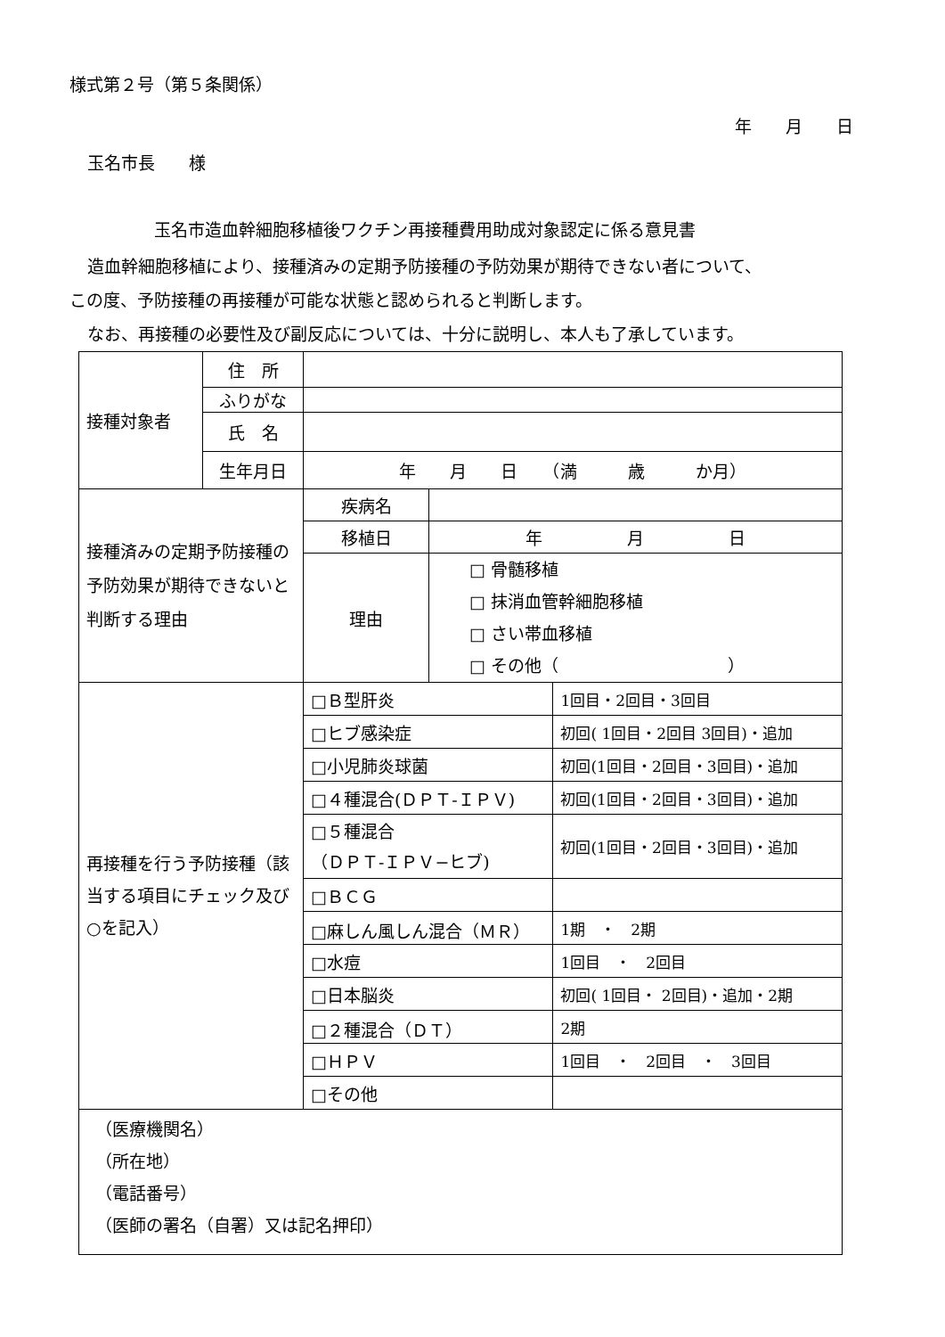様式第２号（第５条関係）
年　　月　　日
玉名市長　　様
玉名市造血幹細胞移植後ワクチン再接種費用助成対象認定に係る意見書
造血幹細胞移植により、接種済みの定期予防接種の予防効果が期待できない者について、
この度、予防接種の再接種が可能な状態と認められると判断します。
なお、再接種の必要性及び副反応については、十分に説明し、本人も了承しています。
| 接種対象者 | 住 所 | | | |
| | ふりがな | | | |
| | 氏 名 | | | |
| | 生年月日 | 年 月 日 （満 歳 か月） | | |
| 接種済みの定期予防接種の予防効果が期待できないと判断する理由 | | 疾病名 | | |
| | | 移植日 | 年 月 日 | |
| | | 理由 | □ 骨髄移植 □ 抹消血管幹細胞移植 □ さい帯血移植 □ その他（ ） | |
| 再接種を行う予防接種（該当する項目にチェック及び○を記入） | | □Ｂ型肝炎 | | 1回目・2回目・3回目 |
| | | □ヒブ感染症 | | 初回( 1回目・2回目 3回目)・追加 |
| | | □小児肺炎球菌 | | 初回(1回目・2回目・3回目)・追加 |
| | | □４種混合(ＤＰＴ‐ＩＰＶ) | | 初回(1回目・2回目・3回目)・追加 |
| | | □５種混合 （ＤＰＴ‐ＩＰＶ−ヒブ) | | 初回(1回目・2回目・3回目)・追加 |
| | | □ＢＣＧ | | |
| | | □麻しん風しん混合（ＭＲ） | | 1期 ・ 2期 |
| | | □水痘 | | 1回目 ・ 2回目 |
| | | □日本脳炎 | | 初回( 1回目・ 2回目)・追加・2期 |
| | | □２種混合（ＤＴ） | | 2期 |
| | | □ＨＰＶ | | 1回目 ・ 2回目 ・ 3回目 |
| | | □その他 | | |
| （医療機関名） （所在地） （電話番号） （医師の署名（自署）又は記名押印） | | | | |